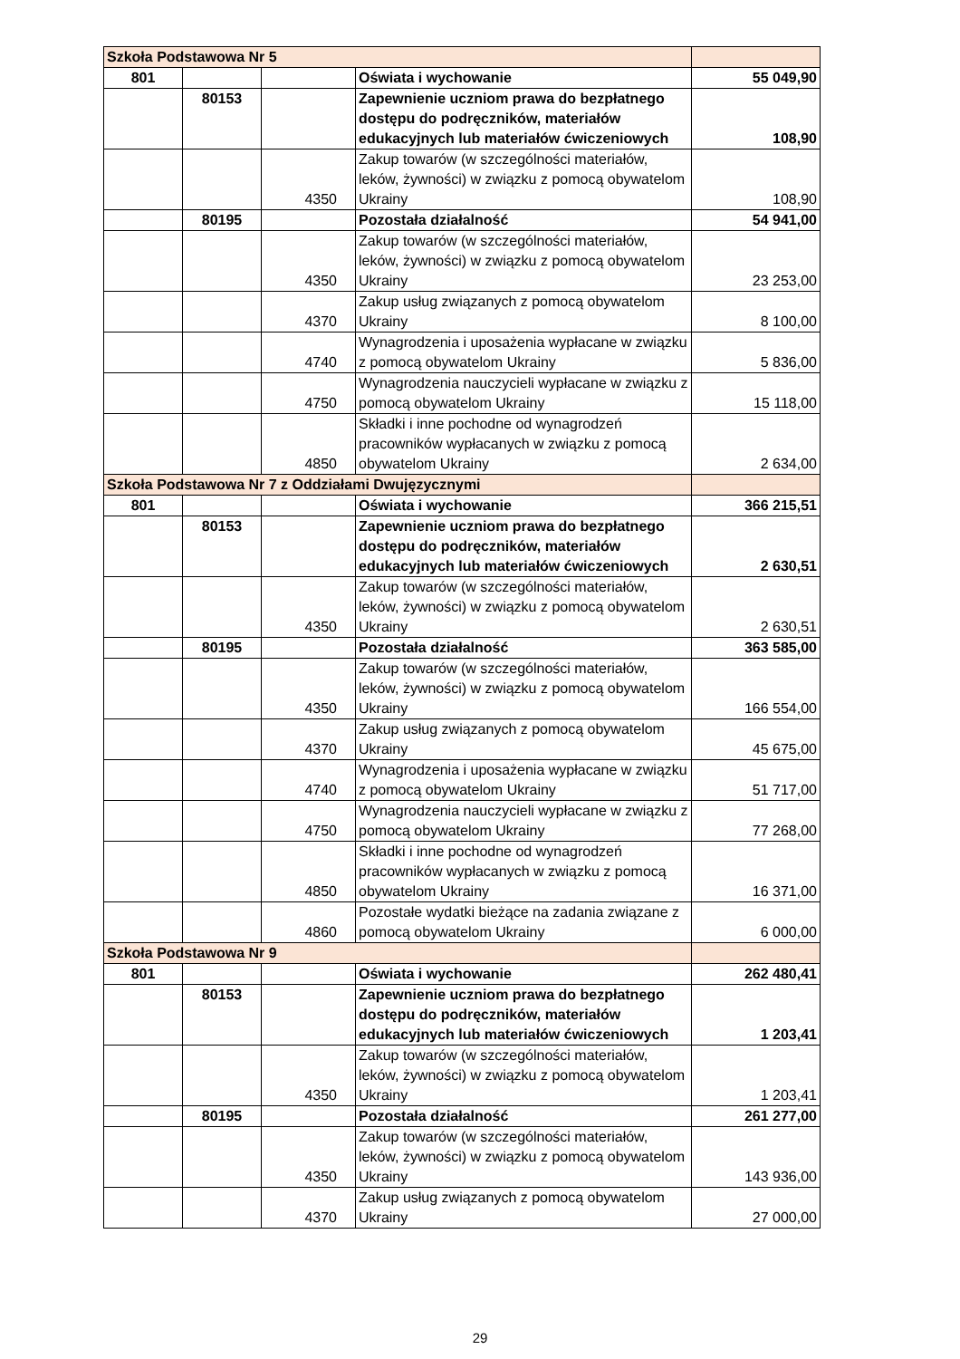| Szkoła Podstawowa Nr 5 | | | | |
| 801 | | | Oświata i wychowanie | 55 049,90 |
| | 80153 | | Zapewnienie uczniom prawa do bezpłatnego dostępu do podręczników, materiałów edukacyjnych lub materiałów ćwiczeniowych | 108,90 |
| | | 4350 | Zakup towarów (w szczególności materiałów, leków, żywności) w związku z pomocą obywatelom Ukrainy | 108,90 |
| | 80195 | | Pozostała działalność | 54 941,00 |
| | | 4350 | Zakup towarów (w szczególności materiałów, leków, żywności) w związku z pomocą obywatelom Ukrainy | 23 253,00 |
| | | 4370 | Zakup usług związanych z pomocą obywatelom Ukrainy | 8 100,00 |
| | | 4740 | Wynagrodzenia i uposażenia wypłacane w związku z pomocą obywatelom Ukrainy | 5 836,00 |
| | | 4750 | Wynagrodzenia nauczycieli wypłacane w związku z pomocą obywatelom Ukrainy | 15 118,00 |
| | | 4850 | Składki i inne pochodne od wynagrodzeń pracowników wypłacanych w związku z pomocą obywatelom Ukrainy | 2 634,00 |
| Szkoła Podstawowa Nr 7 z Oddziałami Dwujęzycznymi | | | | |
| 801 | | | Oświata i wychowanie | 366 215,51 |
| | 80153 | | Zapewnienie uczniom prawa do bezpłatnego dostępu do podręczników, materiałów edukacyjnych lub materiałów ćwiczeniowych | 2 630,51 |
| | | 4350 | Zakup towarów (w szczególności materiałów, leków, żywności) w związku z pomocą obywatelom Ukrainy | 2 630,51 |
| | 80195 | | Pozostała działalność | 363 585,00 |
| | | 4350 | Zakup towarów (w szczególności materiałów, leków, żywności) w związku z pomocą obywatelom Ukrainy | 166 554,00 |
| | | 4370 | Zakup usług związanych z pomocą obywatelom Ukrainy | 45 675,00 |
| | | 4740 | Wynagrodzenia i uposażenia wypłacane w związku z pomocą obywatelom Ukrainy | 51 717,00 |
| | | 4750 | Wynagrodzenia nauczycieli wypłacane w związku z pomocą obywatelom Ukrainy | 77 268,00 |
| | | 4850 | Składki i inne pochodne od wynagrodzeń pracowników wypłacanych w związku z pomocą obywatelom Ukrainy | 16 371,00 |
| | | 4860 | Pozostałe wydatki bieżące na zadania związane z pomocą obywatelom Ukrainy | 6 000,00 |
| Szkoła Podstawowa Nr 9 | | | | |
| 801 | | | Oświata i wychowanie | 262 480,41 |
| | 80153 | | Zapewnienie uczniom prawa do bezpłatnego dostępu do podręczników, materiałów edukacyjnych lub materiałów ćwiczeniowych | 1 203,41 |
| | | 4350 | Zakup towarów (w szczególności materiałów, leków, żywności) w związku z pomocą obywatelom Ukrainy | 1 203,41 |
| | 80195 | | Pozostała działalność | 261 277,00 |
| | | 4350 | Zakup towarów (w szczególności materiałów, leków, żywności) w związku z pomocą obywatelom Ukrainy | 143 936,00 |
| | | 4370 | Zakup usług związanych z pomocą obywatelom Ukrainy | 27 000,00 |
29